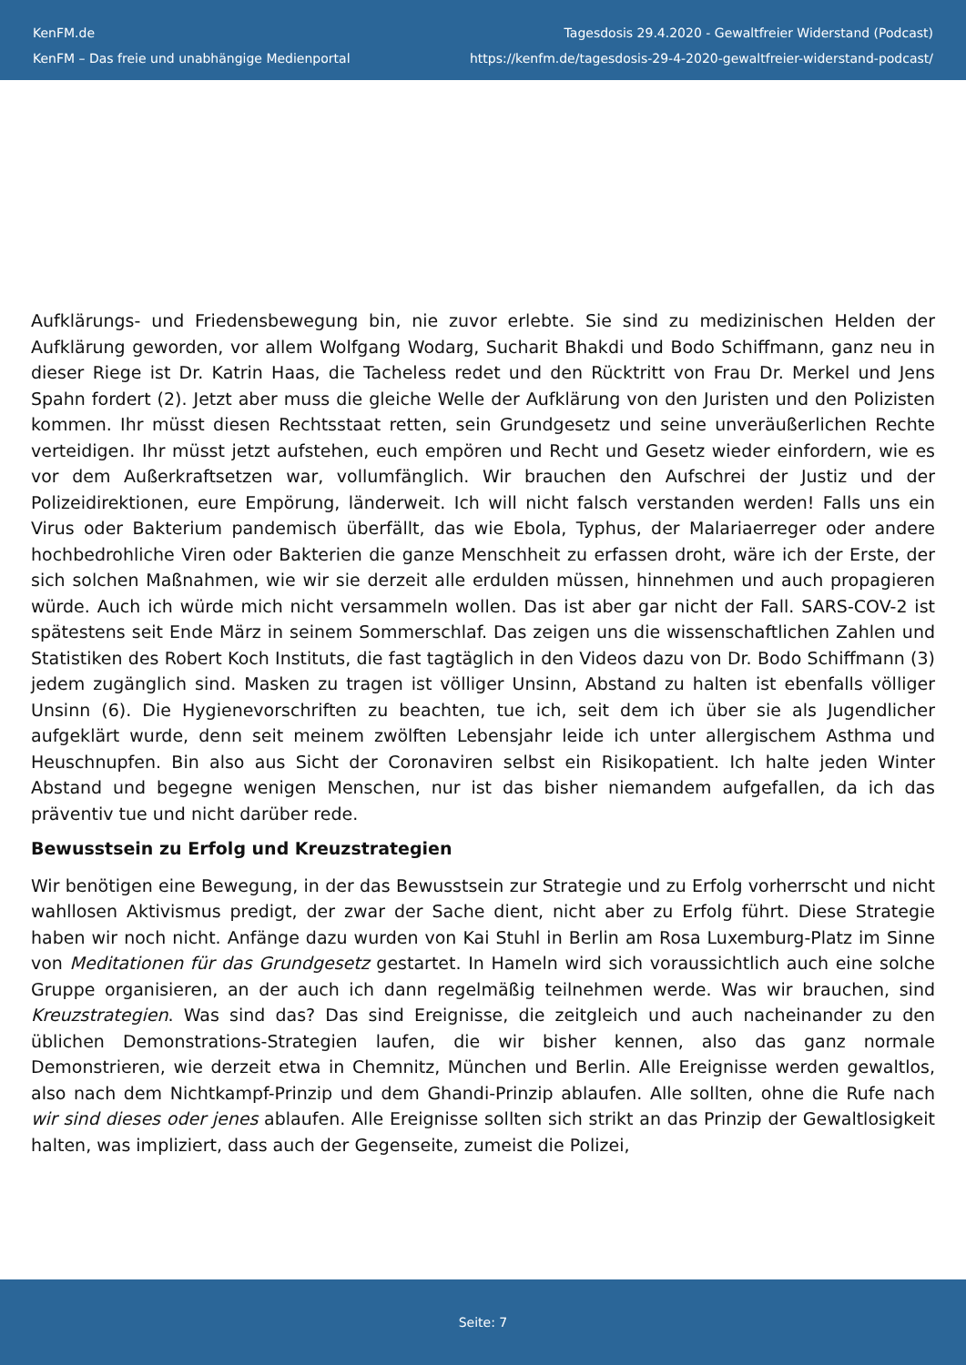KenFM.de
KenFM – Das freie und unabhängige Medienportal
Tagesdosis 29.4.2020 - Gewaltfreier Widerstand (Podcast)
https://kenfm.de/tagesdosis-29-4-2020-gewaltfreier-widerstand-podcast/
Aufklärungs- und Friedensbewegung bin, nie zuvor erlebte. Sie sind zu medizinischen Helden der Aufklärung geworden, vor allem Wolfgang Wodarg, Sucharit Bhakdi und Bodo Schiffmann, ganz neu in dieser Riege ist Dr. Katrin Haas, die Tacheless redet und den Rücktritt von Frau Dr. Merkel und Jens Spahn fordert (2). Jetzt aber muss die gleiche Welle der Aufklärung von den Juristen und den Polizisten kommen. Ihr müsst diesen Rechtsstaat retten, sein Grundgesetz und seine unveräußerlichen Rechte verteidigen. Ihr müsst jetzt aufstehen, euch empören und Recht und Gesetz wieder einfordern, wie es vor dem Außerkraftsetzen war, vollumfänglich. Wir brauchen den Aufschrei der Justiz und der Polizeidirektionen, eure Empörung, länderweit. Ich will nicht falsch verstanden werden! Falls uns ein Virus oder Bakterium pandemisch überfällt, das wie Ebola, Typhus, der Malariaerreger oder andere hochbedrohliche Viren oder Bakterien die ganze Menschheit zu erfassen droht, wäre ich der Erste, der sich solchen Maßnahmen, wie wir sie derzeit alle erdulden müssen, hinnehmen und auch propagieren würde. Auch ich würde mich nicht versammeln wollen. Das ist aber gar nicht der Fall. SARS-COV-2 ist spätestens seit Ende März in seinem Sommerschlaf. Das zeigen uns die wissenschaftlichen Zahlen und Statistiken des Robert Koch Instituts, die fast tagtäglich in den Videos dazu von Dr. Bodo Schiffmann (3) jedem zugänglich sind. Masken zu tragen ist völliger Unsinn, Abstand zu halten ist ebenfalls völliger Unsinn (6). Die Hygienevorschriften zu beachten, tue ich, seit dem ich über sie als Jugendlicher aufgeklärt wurde, denn seit meinem zwölften Lebensjahr leide ich unter allergischem Asthma und Heuschnupfen. Bin also aus Sicht der Coronaviren selbst ein Risikopatient. Ich halte jeden Winter Abstand und begegne wenigen Menschen, nur ist das bisher niemandem aufgefallen, da ich das präventiv tue und nicht darüber rede.
Bewusstsein zu Erfolg und Kreuzstrategien
Wir benötigen eine Bewegung, in der das Bewusstsein zur Strategie und zu Erfolg vorherrscht und nicht wahllosen Aktivismus predigt, der zwar der Sache dient, nicht aber zu Erfolg führt. Diese Strategie haben wir noch nicht. Anfänge dazu wurden von Kai Stuhl in Berlin am Rosa Luxemburg-Platz im Sinne von Meditationen für das Grundgesetz gestartet. In Hameln wird sich voraussichtlich auch eine solche Gruppe organisieren, an der auch ich dann regelmäßig teilnehmen werde. Was wir brauchen, sind Kreuzstrategien. Was sind das? Das sind Ereignisse, die zeitgleich und auch nacheinander zu den üblichen Demonstrations-Strategien laufen, die wir bisher kennen, also das ganz normale Demonstrieren, wie derzeit etwa in Chemnitz, München und Berlin. Alle Ereignisse werden gewaltlos, also nach dem Nichtkampf-Prinzip und dem Ghandi-Prinzip ablaufen. Alle sollten, ohne die Rufe nach wir sind dieses oder jenes ablaufen. Alle Ereignisse sollten sich strikt an das Prinzip der Gewaltlosigkeit halten, was impliziert, dass auch der Gegenseite, zumeist die Polizei,
Seite: 7